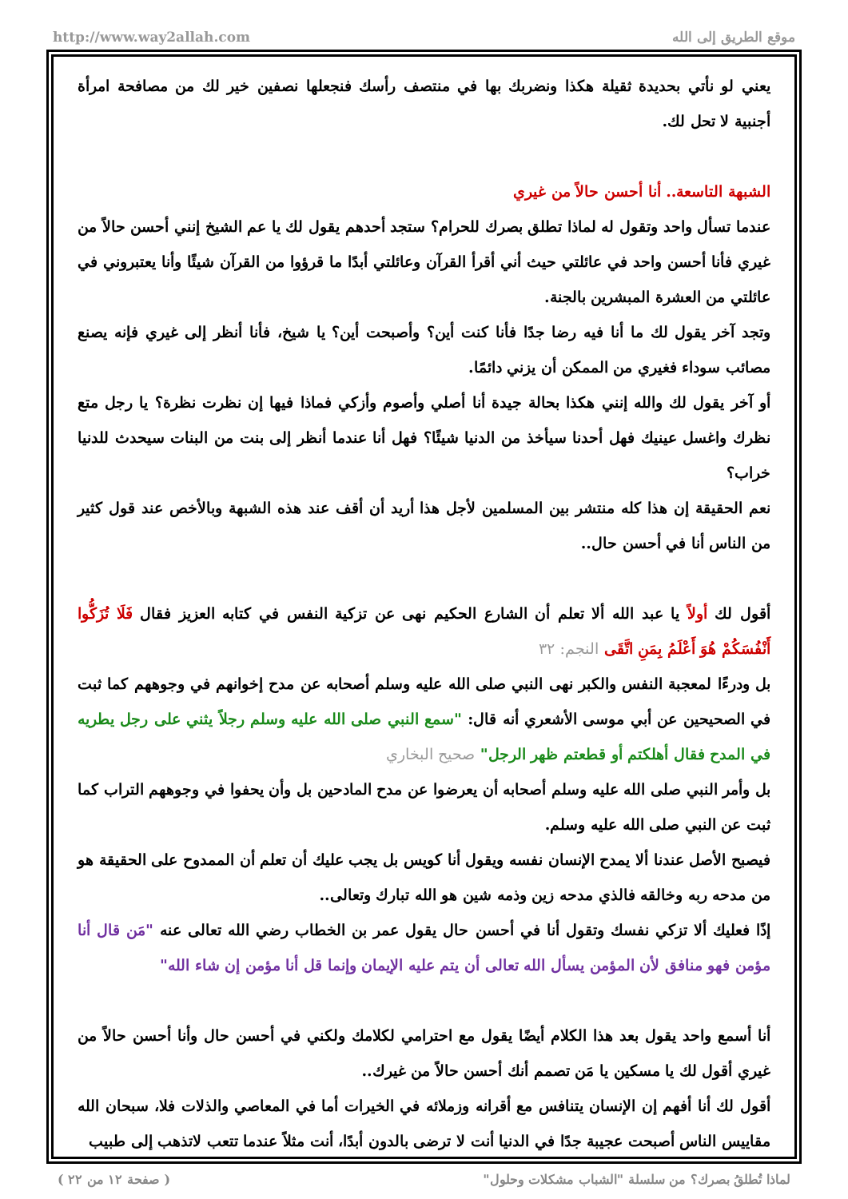http://www.way2allah.com موقع الطريق إلى الله
يعني لو نأتي بحديدة ثقيلة هكذا ونضربك بها في منتصف رأسك فنجعلها نصفين خير لك من مصافحة امرأة أجنبية لا تحل لك.
الشبهة التاسعة.. أنا أحسن حالاً من غيري
عندما تسأل واحد وتقول له لماذا تطلق بصرك للحرام؟ ستجد أحدهم يقول لك يا عم الشيخ إنني أحسن حالاً من غيري فأنا أحسن واحد في عائلتي حيث أني أقرأ القرآن وعائلتي أبدًا ما قرؤوا من القرآن شيئًا وأنا يعتبروني في عائلتي من العشرة المبشرين بالجنة.
وتجد آخر يقول لك ما أنا فيه رضا جدًا فأنا كنت أين؟ وأصبحت أين؟ يا شيخ، فأنا أنظر إلى غيري فإنه يصنع مصائب سوداء فغيري من الممكن أن يزني دائمًا.
أو آخر يقول لك والله إنني هكذا بحالة جيدة أنا أصلي وأصوم وأزكي فماذا فيها إن نظرت نظرة؟ يا رجل متع نظرك واغسل عينيك فهل أحدنا سيأخذ من الدنيا شيئًا؟ فهل أنا عندما أنظر إلى بنت من البنات سيحدث للدنيا خراب؟
نعم الحقيقة إن هذا كله منتشر بين المسلمين لأجل هذا أريد أن أقف عند هذه الشبهة وبالأخص عند قول كثير من الناس أنا في أحسن حال..
أقول لك أولاً يا عبد الله ألا تعلم أن الشارع الحكيم نهى عن تزكية النفس في كتابه العزيز فقال فَلَا تُزَكُّوا أَنْفُسَكُمْ هُوَ أَعْلَمُ بِمَنِ اتَّقَى النجم: ٣٢
بل ودرءًا لمعجبة النفس والكبر نهى النبي صلى الله عليه وسلم أصحابه عن مدح إخوانهم في وجوههم كما ثبت في الصحيحين عن أبي موسى الأشعري أنه قال: "سمع النبي صلى الله عليه وسلم رجلاً يثني على رجل يطريه في المدح فقال أهلكتم أو قطعتم ظهر الرجل" صحيح البخاري
بل وأمر النبي صلى الله عليه وسلم أصحابه أن يعرضوا عن مدح المادحين بل وأن يحفوا في وجوههم التراب كما ثبت عن النبي صلى الله عليه وسلم.
فيصبح الأصل عندنا ألا يمدح الإنسان نفسه ويقول أنا كويس بل يجب عليك أن تعلم أن الممدوح على الحقيقة هو من مدحه ربه وخالقه فالذي مدحه زين وذمه شين هو الله تبارك وتعالى..
إذًا فعليك ألا تزكي نفسك وتقول أنا في أحسن حال يقول عمر بن الخطاب رضي الله تعالى عنه "مَن قال أنا مؤمن فهو منافق لأن المؤمن يسأل الله تعالى أن يتم عليه الإيمان وإنما قل أنا مؤمن إن شاء الله"
أنا أسمع واحد يقول بعد هذا الكلام أيضًا يقول مع احترامي لكلامك ولكني في أحسن حال وأنا أحسن حالاً من غيري أقول لك يا مسكين يا مَن تصمم أنك أحسن حالاً من غيرك..
أقول لك أنا أفهم إن الإنسان يتنافس مع أقرانه وزملائه في الخيرات أما في المعاصي والذلات فلا، سبحان الله مقاييس الناس أصبحت عجيبة جدًا في الدنيا أنت لا ترضى بالدون أبدًا، أنت مثلاً عندما تتعب لاتذهب إلى طبيب
لماذا تُطلقُ بصرك؟ من سلسلة "الشباب مشكلات وحلول" ( صفحة ١٢ من ٢٢ )